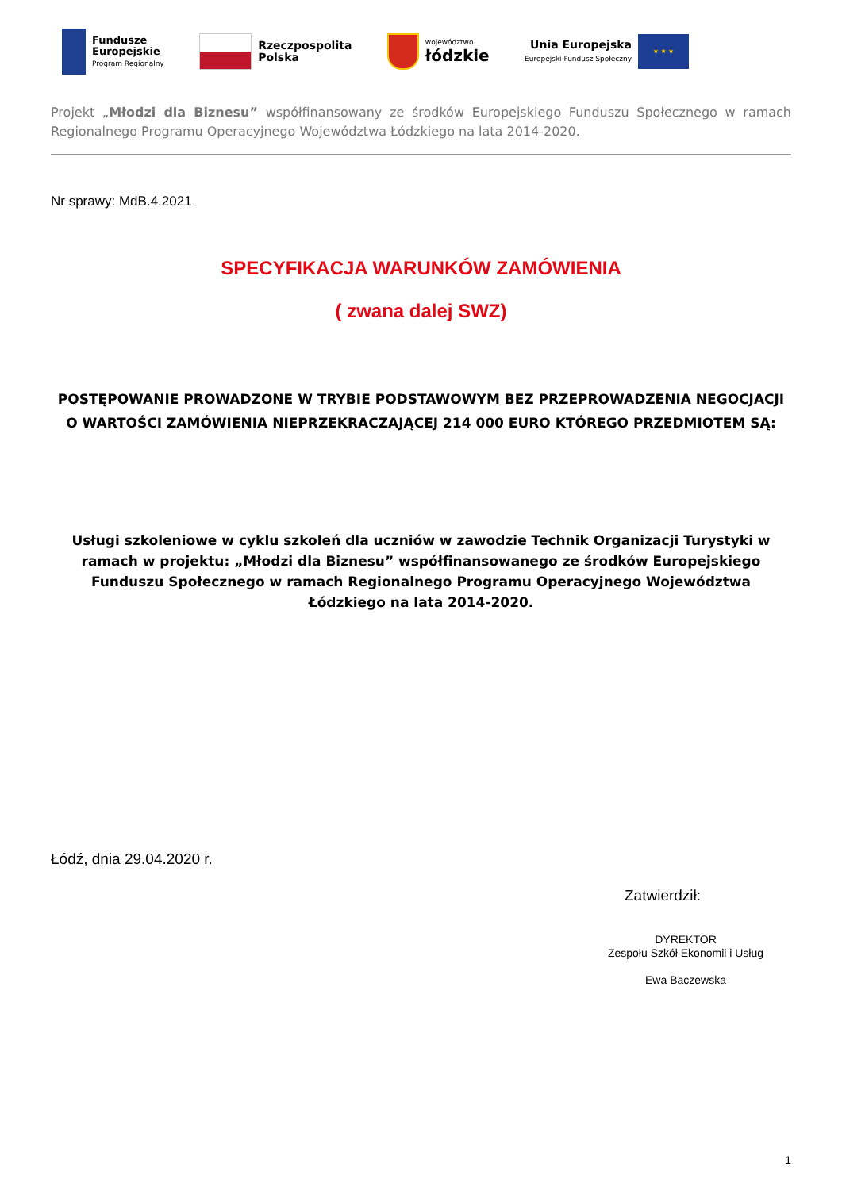Fundusze
Europejskie
Program Regionalny
Rzeczpospolita
Polska
województwo
łódzkie
Unia Europejska
Europejski Fundusz Społeczny
★ ★ ★
Projekt „Młodzi dla Biznesu” współfinansowany ze środków Europejskiego Funduszu Społecznego w ramach Regionalnego Programu Operacyjnego Województwa Łódzkiego na lata 2014-2020.
Nr sprawy: MdB.4.2021
SPECYFIKACJA WARUNKÓW ZAMÓWIENIA
( zwana dalej SWZ)
POSTĘPOWANIE PROWADZONE W TRYBIE PODSTAWOWYM BEZ PRZEPROWADZENIA NEGOCJACJI O WARTOŚCI ZAMÓWIENIA NIEPRZEKRACZAJĄCEJ 214 000 EURO KTÓREGO PRZEDMIOTEM SĄ:
Usługi szkoleniowe w cyklu szkoleń dla uczniów w zawodzie Technik Organizacji Turystyki w ramach w projektu: „Młodzi dla Biznesu” współfinansowanego ze środków Europejskiego Funduszu Społecznego w ramach Regionalnego Programu Operacyjnego Województwa Łódzkiego na lata 2014-2020.
Łódź, dnia 29.04.2020 r.
Zatwierdził:
DYREKTOR
Zespołu Szkół Ekonomii i Usług
Ewa Baczewska
1